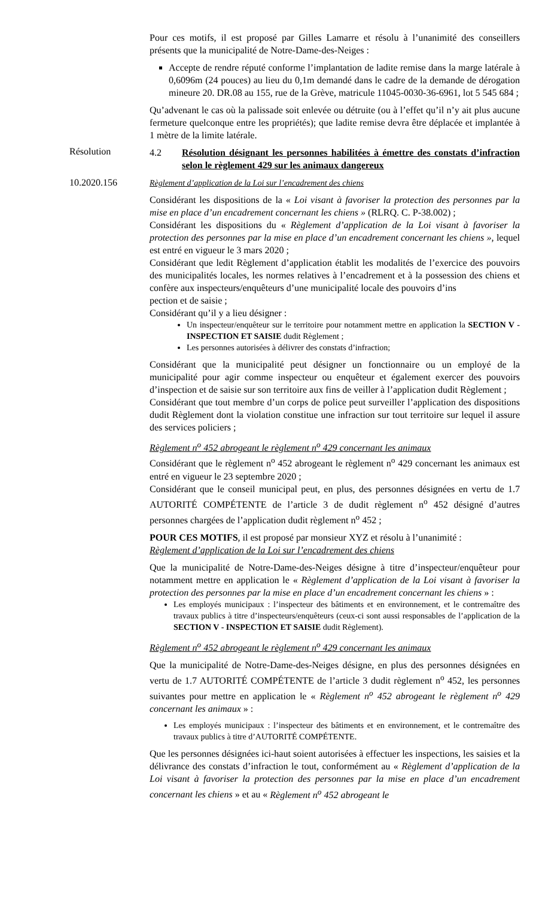Pour ces motifs, il est proposé par Gilles Lamarre et résolu à l’unanimité des conseillers présents que la municipalité de Notre-Dame-des-Neiges :
Accepte de rendre réputé conforme l’implantation de ladite remise dans la marge latérale à 0,6096m (24 pouces) au lieu du 0,1m demandé dans le cadre de la demande de dérogation mineure 20. DR.08 au 155, rue de la Grève, matricule 11045-0030-36-6961, lot 5 545 684 ;
Qu’advenant le cas où la palissade soit enlevée ou détruite (ou à l’effet qu’il n’y ait plus aucune fermeture quelconque entre les propriétés); que ladite remise devra être déplacée et implantée à 1 mètre de la limite latérale.
Résolution
4.2 Résolution désignant les personnes habilitées à émettre des constats d’infraction selon le règlement 429 sur les animaux dangereux
10.2020.156
Règlement d’application de la Loi sur l’encadrement des chiens
Considérant les dispositions de la « Loi visant à favoriser la protection des personnes par la mise en place d’un encadrement concernant les chiens » (RLRQ. C. P-38.002) ;
Considérant les dispositions du « Règlement d’application de la Loi visant à favoriser la protection des personnes par la mise en place d’un encadrement concernant les chiens », lequel est entré en vigueur le 3 mars 2020 ;
Considérant que ledit Règlement d’application établit les modalités de l’exercice des pouvoirs des municipalités locales, les normes relatives à l’encadrement et à la possession des chiens et confère aux inspecteurs/enquêteurs d’une municipalité locale des pouvoirs d’ins
pection et de saisie ;
Considérant qu’il y a lieu désigner :
Un inspecteur/enquêteur sur le territoire pour notamment mettre en application la SECTION V - INSPECTION ET SAISIE dudit Règlement ;
Les personnes autorisées à délivrer des constats d’infraction;
Considérant que la municipalité peut désigner un fonctionnaire ou un employé de la municipalité pour agir comme inspecteur ou enquêteur et également exercer des pouvoirs d’inspection et de saisie sur son territoire aux fins de veiller à l’application dudit Règlement ;
Considérant que tout membre d’un corps de police peut surveiller l’application des dispositions dudit Règlement dont la violation constitue une infraction sur tout territoire sur lequel il assure des services policiers ;
Règlement n<sup>o</sup> 452 abrogeant le règlement n<sup>o</sup> 429 concernant les animaux
Considérant que le règlement n<sup>o</sup> 452 abrogeant le règlement n<sup>o</sup> 429 concernant les animaux est entré en vigueur le 23 septembre 2020 ;
Considérant que le conseil municipal peut, en plus, des personnes désignées en vertu de 1.7 AUTORITÉ COMPÉTENTE de l’article 3 de dudit règlement n<sup>o</sup> 452 désigné d’autres personnes chargées de l’application dudit règlement n<sup>o</sup> 452 ;
POUR CES MOTIFS, il est proposé par monsieur XYZ et résolu à l’unanimité :
Règlement d’application de la Loi sur l’encadrement des chiens
Que la municipalité de Notre-Dame-des-Neiges désigne à titre d’inspecteur/enquêteur pour notamment mettre en application le « Règlement d’application de la Loi visant à favoriser la protection des personnes par la mise en place d’un encadrement concernant les chiens » :
Les employés municipaux : l’inspecteur des bâtiments et en environnement, et le contremaître des travaux publics à titre d’inspecteurs/enquêteurs (ceux-ci sont aussi responsables de l’application de la SECTION V - INSPECTION ET SAISIE dudit Règlement).
Règlement n<sup>o</sup> 452 abrogeant le règlement n<sup>o</sup> 429 concernant les animaux
Que la municipalité de Notre-Dame-des-Neiges désigne, en plus des personnes désignées en vertu de 1.7 AUTORITÉ COMPÉTENTE de l’article 3 dudit règlement n<sup>o</sup> 452, les personnes suivantes pour mettre en application le « Règlement n<sup>o</sup> 452 abrogeant le règlement n<sup>o</sup> 429 concernant les animaux » :
Les employés municipaux : l’inspecteur des bâtiments et en environnement, et le contremaître des travaux publics à titre d’AUTORITÉ COMPÉTENTE.
Que les personnes désignées ici-haut soient autorisées à effectuer les inspections, les saisies et la délivrance des constats d’infraction le tout, conformément au « Règlement d’application de la Loi visant à favoriser la protection des personnes par la mise en place d’un encadrement concernant les chiens » et au « Règlement n<sup>o</sup> 452 abrogeant le